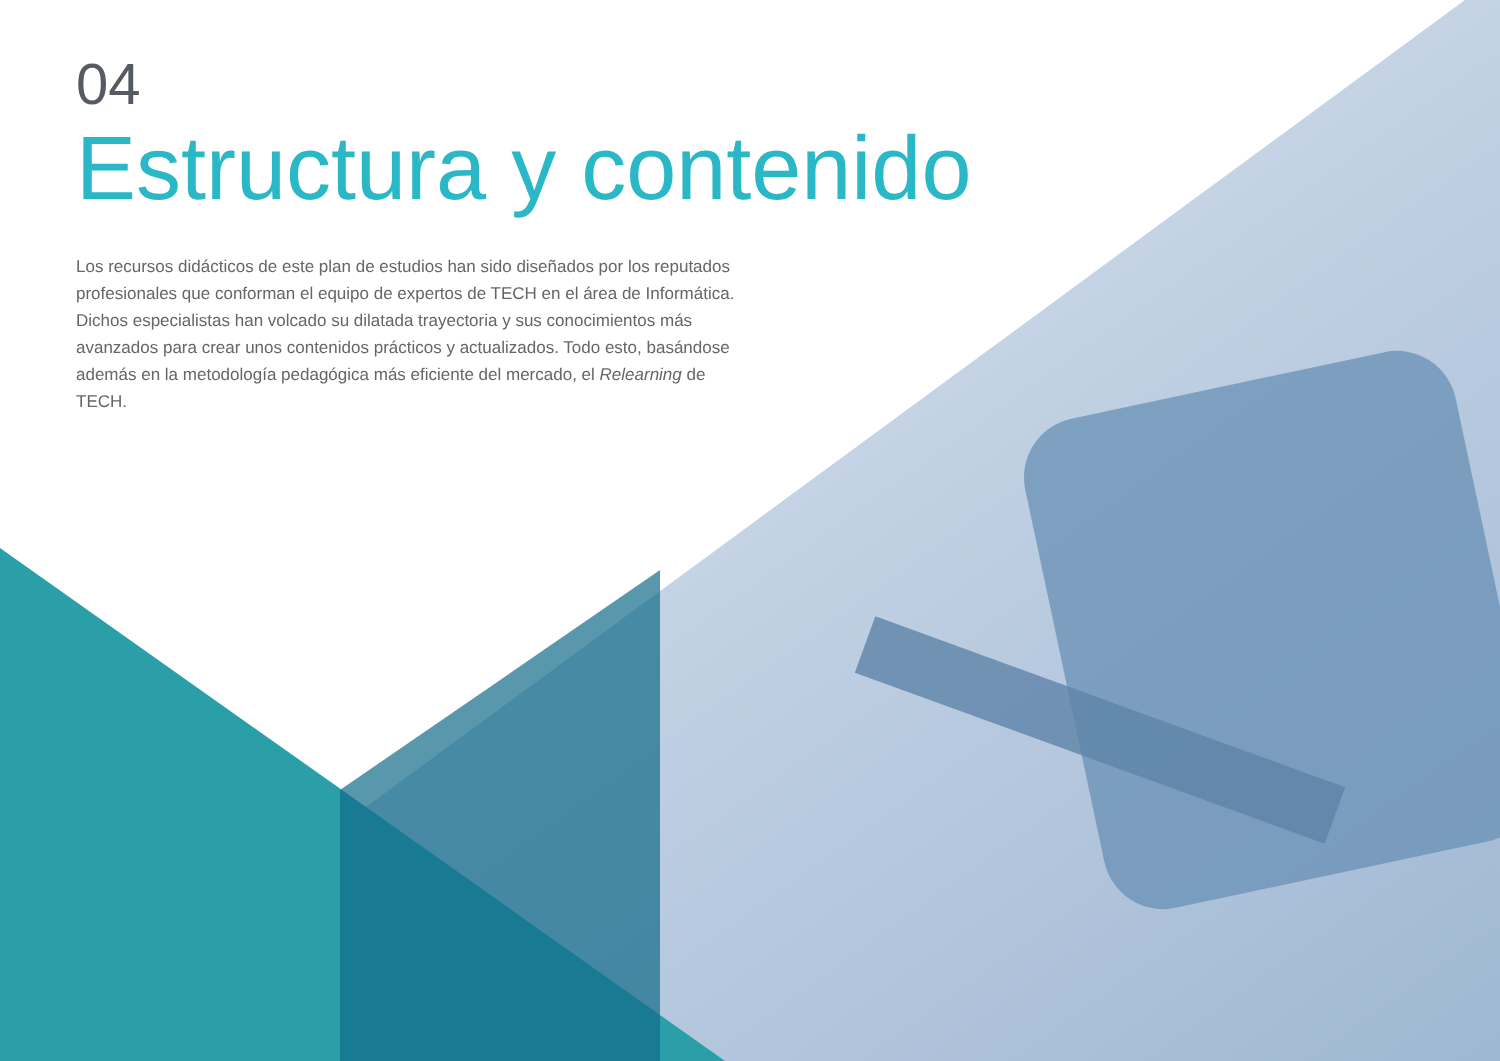04
Estructura y contenido
Los recursos didácticos de este plan de estudios han sido diseñados por los reputados profesionales que conforman el equipo de expertos de TECH en el área de Informática. Dichos especialistas han volcado su dilatada trayectoria y sus conocimientos más avanzados para crear unos contenidos prácticos y actualizados. Todo esto, basándose además en la metodología pedagógica más eficiente del mercado, el Relearning de TECH.